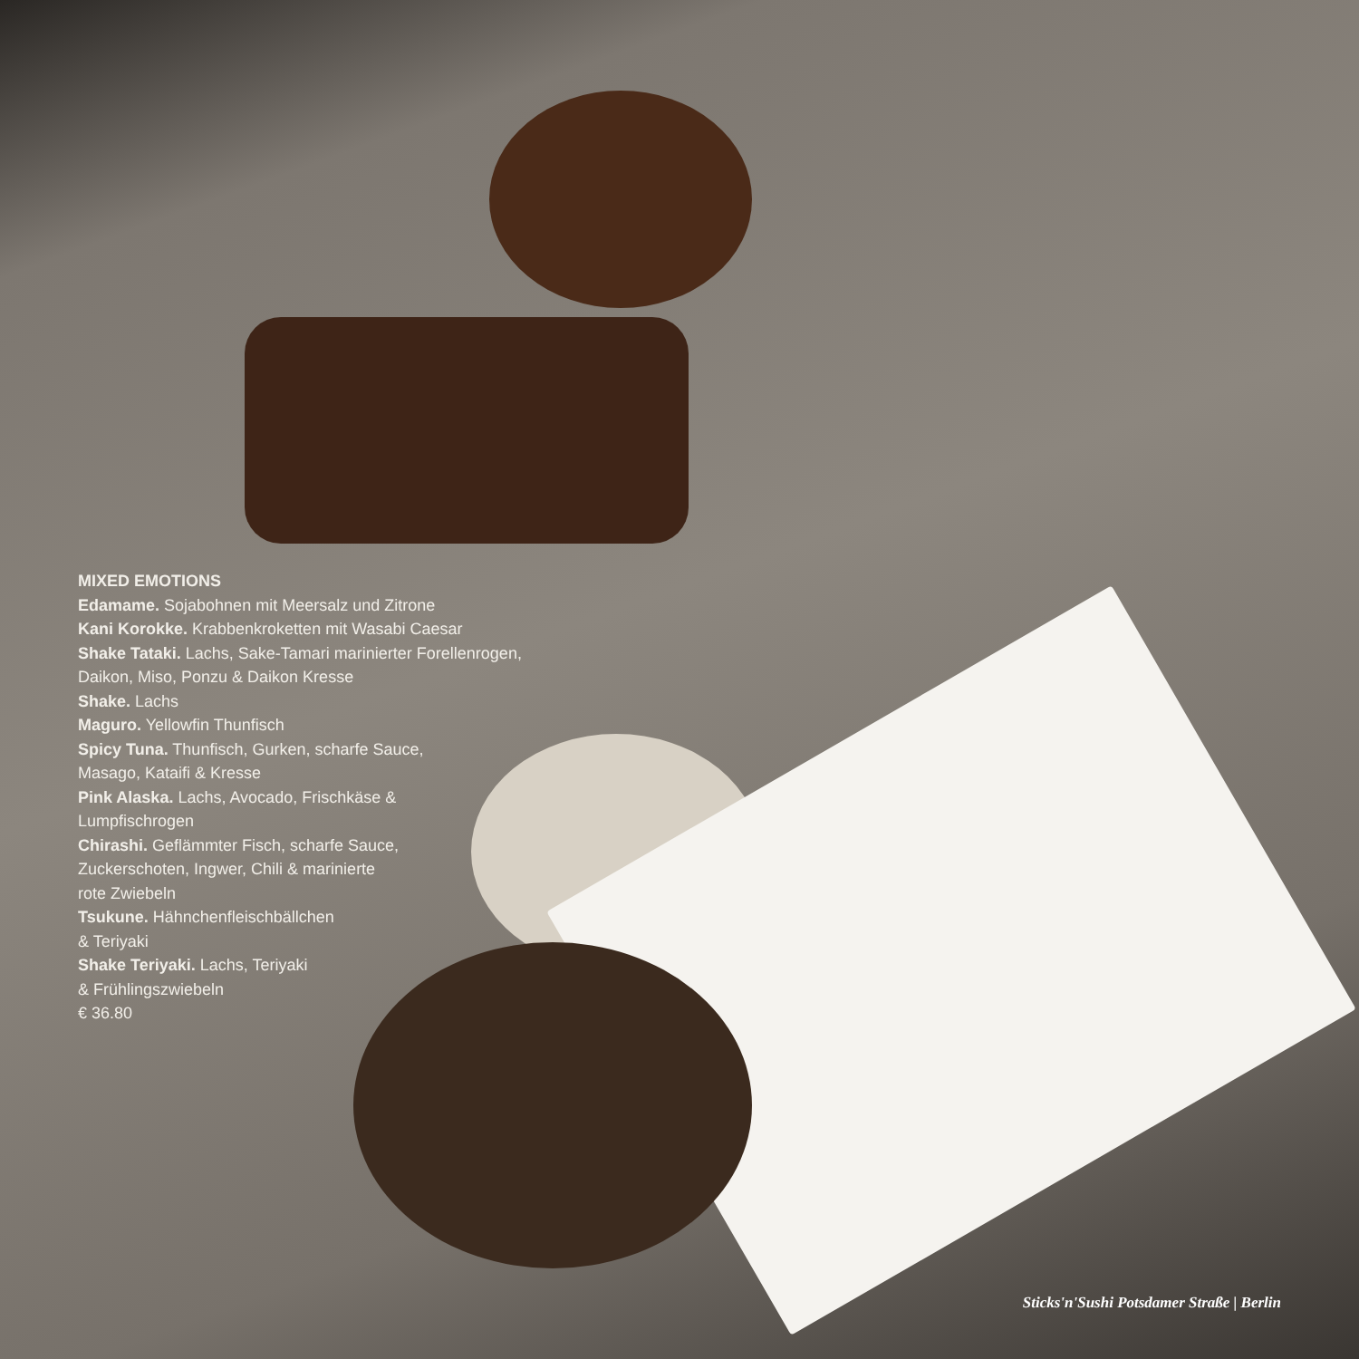MIXED EMOTIONS
Edamame. Sojabohnen mit Meersalz und Zitrone
Kani Korokke. Krabbenkroketten mit Wasabi Caesar
Shake Tataki. Lachs, Sake-Tamari marinierter Forellenrogen, Daikon, Miso, Ponzu & Daikon Kresse
Shake. Lachs
Maguro. Yellowfin Thunfisch
Spicy Tuna. Thunfisch, Gurken, scharfe Sauce,
Masago, Kataifi & Kresse
Pink Alaska. Lachs, Avocado, Frischkäse &
Lumpfischrogen
Chirashi. Geflämmter Fisch, scharfe Sauce,
Zuckerschoten, Ingwer, Chili & marinierte
rote Zwiebeln
Tsukune. Hähnchenfleischbällchen
& Teriyaki
Shake Teriyaki. Lachs, Teriyaki
& Frühlingszwiebeln
€ 36.80
Sticks'n'Sushi Potsdamer Straße | Berlin